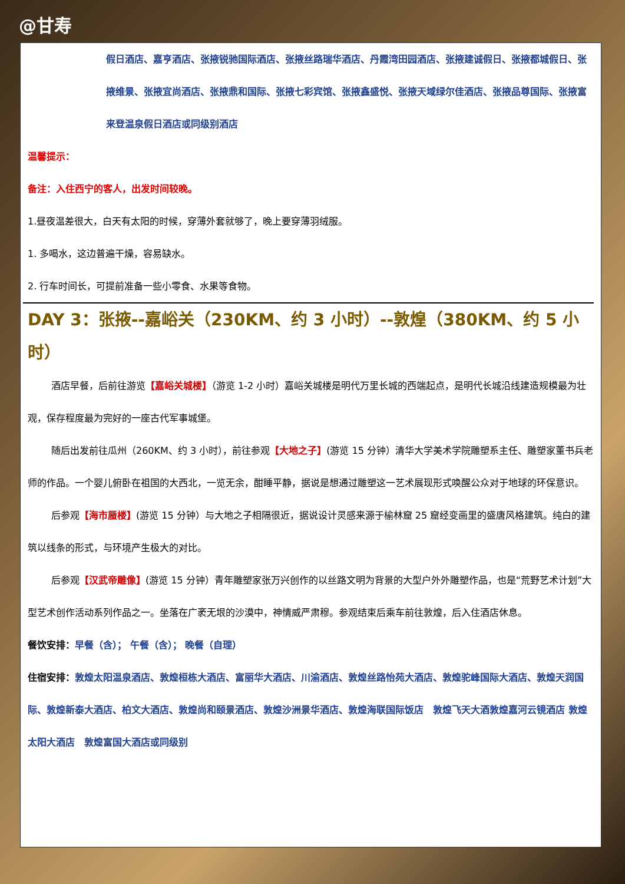@甘寿
假日酒店、嘉亨酒店、张掖锐驰国际酒店、张掖丝路瑞华酒店、丹霞湾田园酒店、张掖建诚假日、张掖都城假日、张掖维景、张掖宜尚酒店、张掖鼎和国际、张掖七彩宾馆、张掖鑫盛悦、张掖天域绿尔佳酒店、张掖品尊国际、张掖富来登温泉假日酒店或同级别酒店
温馨提示：
备注：入住西宁的客人，出发时间较晚。
1.昼夜温差很大，白天有太阳的时候，穿薄外套就够了，晚上要穿薄羽绒服。
1. 多喝水，这边普遍干燥，容易缺水。
2. 行车时间长，可提前准备一些小零食、水果等食物。
DAY 3：张掖--嘉峪关（230KM、约 3 小时）--敦煌（380KM、约 5 小时）
酒店早餐，后前往游览【嘉峪关城楼】（游览 1-2 小时）嘉峪关城楼是明代万里长城的西端起点，是明代长城沿线建造规模最为壮观，保存程度最为完好的一座古代军事城堡。
随后出发前往瓜州（260KM、约 3 小时），前往参观【大地之子】(游览 15 分钟）清华大学美术学院雕塑系主任、雕塑家董书兵老师的作品。一个婴儿俯卧在祖国的大西北，一览无余，酣睡平静，据说是想通过雕塑这一艺术展现形式唤醒公众对于地球的环保意识。
后参观【海市蜃楼】(游览 15 分钟）与大地之子相隔很近，据说设计灵感来源于榆林窟 25 窟经变画里的盛唐风格建筑。纯白的建筑以线条的形式，与环境产生极大的对比。
后参观【汉武帝雕像】(游览 15 分钟）青年雕塑家张万兴创作的以丝路文明为背景的大型户外外雕塑作品，也是“荒野艺术计划”大型艺术创作活动系列作品之一。坐落在广袤无垠的沙漠中，神情威严肃穆。参观结束后乘车前往敦煌，后入住酒店休息。
餐饮安排：早餐（含）； 午餐（含）； 晚餐（自理）
住宿安排：敦煌太阳温泉酒店、敦煌桓栋大酒店、富丽华大酒店、川渝酒店、敦煌丝路怡苑大酒店、敦煌驼峰国际大酒店、敦煌天润国际、敦煌新泰大酒店、柏文大酒店、敦煌尚和颐景酒店、敦煌沙洲景华酒店、敦煌海联国际饭店　敦煌飞天大酒敦煌嘉河云镜酒店 敦煌太阳大酒店　敦煌富国大酒店或同级别